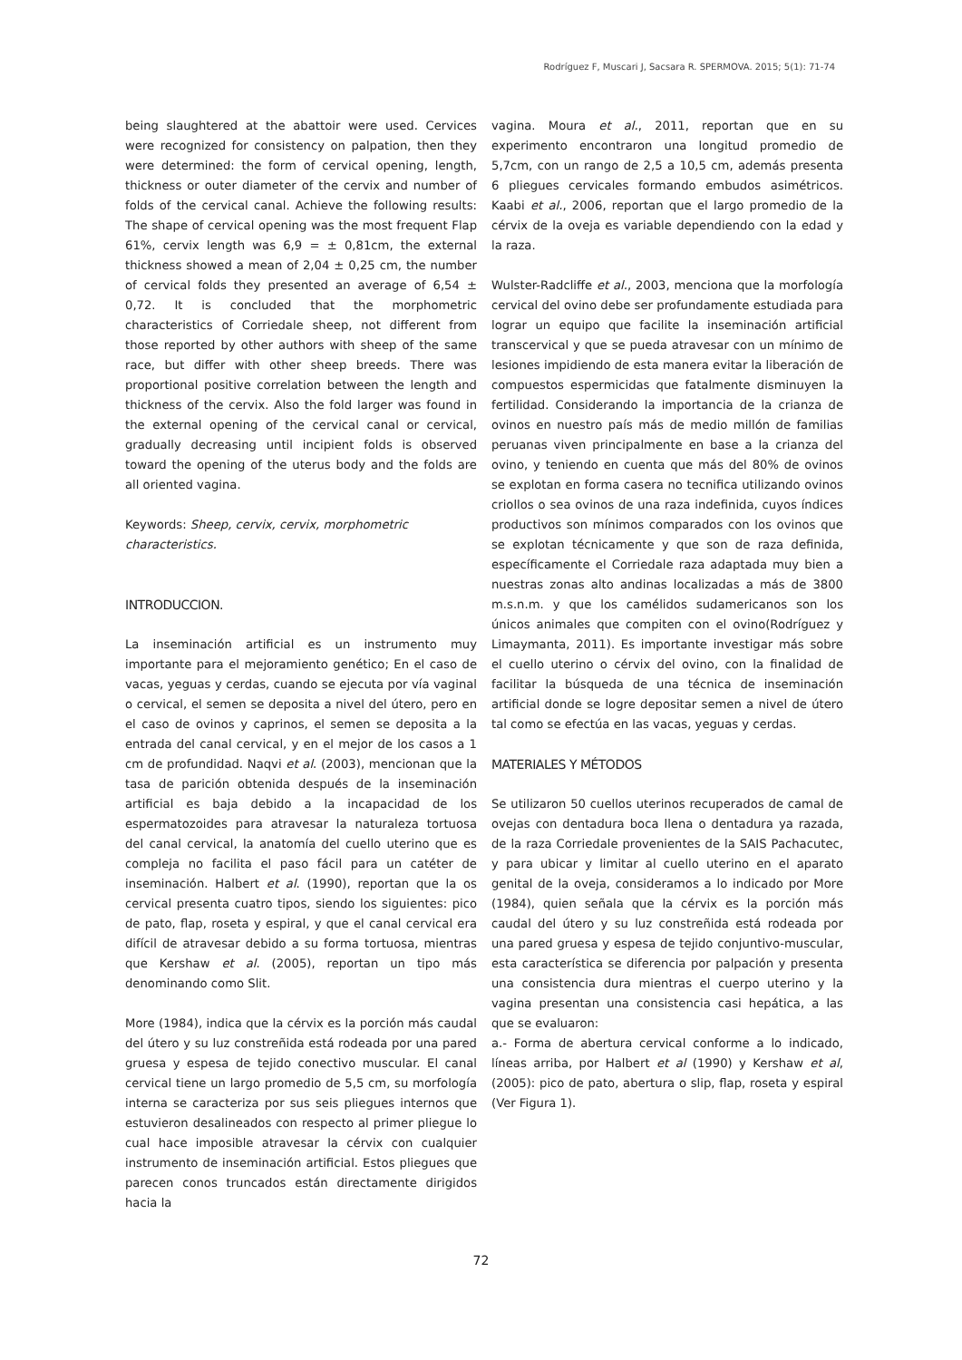Rodríguez F, Muscari J, Sacsara R. SPERMOVA. 2015; 5(1): 71-74
being slaughtered at the abattoir were used. Cervices were recognized for consistency on palpation, then they were determined: the form of cervical opening, length, thickness or outer diameter of the cervix and number of folds of the cervical canal. Achieve the following results: The shape of cervical opening was the most frequent Flap 61%, cervix length was 6,9 = ± 0,81cm, the external thickness showed a mean of 2,04 ± 0,25 cm, the number of cervical folds they presented an average of 6,54 ± 0,72. It is concluded that the morphometric characteristics of Corriedale sheep, not different from those reported by other authors with sheep of the same race, but differ with other sheep breeds. There was proportional positive correlation between the length and thickness of the cervix. Also the fold larger was found in the external opening of the cervical canal or cervical, gradually decreasing until incipient folds is observed toward the opening of the uterus body and the folds are all oriented vagina.
Keywords: Sheep, cervix, cervix, morphometric characteristics.
INTRODUCCION.
La inseminación artificial es un instrumento muy importante para el mejoramiento genético; En el caso de vacas, yeguas y cerdas, cuando se ejecuta por vía vaginal o cervical, el semen se deposita a nivel del útero, pero en el caso de ovinos y caprinos, el semen se deposita a la entrada del canal cervical, y en el mejor de los casos a 1 cm de profundidad. Naqvi et al. (2003), mencionan que la tasa de parición obtenida después de la inseminación artificial es baja debido a la incapacidad de los espermatozoides para atravesar la naturaleza tortuosa del canal cervical, la anatomía del cuello uterino que es compleja no facilita el paso fácil para un catéter de inseminación. Halbert et al. (1990), reportan que la os cervical presenta cuatro tipos, siendo los siguientes: pico de pato, flap, roseta y espiral, y que el canal cervical era difícil de atravesar debido a su forma tortuosa, mientras que Kershaw et al. (2005), reportan un tipo más denominando como Slit.
More (1984), indica que la cérvix es la porción más caudal del útero y su luz constreñida está rodeada por una pared gruesa y espesa de tejido conectivo muscular. El canal cervical tiene un largo promedio de 5,5 cm, su morfología interna se caracteriza por sus seis pliegues internos que estuvieron desalineados con respecto al primer pliegue lo cual hace imposible atravesar la cérvix con cualquier instrumento de inseminación artificial. Estos pliegues que parecen conos truncados están directamente dirigidos hacia la
vagina. Moura et al., 2011, reportan que en su experimento encontraron una longitud promedio de 5,7cm, con un rango de 2,5 a 10,5 cm, además presenta 6 pliegues cervicales formando embudos asimétricos. Kaabi et al., 2006, reportan que el largo promedio de la cérvix de la oveja es variable dependiendo con la edad y la raza.
Wulster-Radcliffe et al., 2003, menciona que la morfología cervical del ovino debe ser profundamente estudiada para lograr un equipo que facilite la inseminación artificial transcervical y que se pueda atravesar con un mínimo de lesiones impidiendo de esta manera evitar la liberación de compuestos espermicidas que fatalmente disminuyen la fertilidad. Considerando la importancia de la crianza de ovinos en nuestro país más de medio millón de familias peruanas viven principalmente en base a la crianza del ovino, y teniendo en cuenta que más del 80% de ovinos se explotan en forma casera no tecnifica utilizando ovinos criollos o sea ovinos de una raza indefinida, cuyos índices productivos son mínimos comparados con los ovinos que se explotan técnicamente y que son de raza definida, específicamente el Corriedale raza adaptada muy bien a nuestras zonas alto andinas localizadas a más de 3800 m.s.n.m. y que los camélidos sudamericanos son los únicos animales que compiten con el ovino(Rodríguez y Limaymanta, 2011). Es importante investigar más sobre el cuello uterino o cérvix del ovino, con la finalidad de facilitar la búsqueda de una técnica de inseminación artificial donde se logre depositar semen a nivel de útero tal como se efectúa en las vacas, yeguas y cerdas.
MATERIALES Y MÉTODOS
Se utilizaron 50 cuellos uterinos recuperados de camal de ovejas con dentadura boca llena o dentadura ya razada, de la raza Corriedale provenientes de la SAIS Pachacutec, y para ubicar y limitar al cuello uterino en el aparato genital de la oveja, consideramos a lo indicado por More (1984), quien señala que la cérvix es la porción más caudal del útero y su luz constreñida está rodeada por una pared gruesa y espesa de tejido conjuntivo-muscular, esta característica se diferencia por palpación y presenta una consistencia dura mientras el cuerpo uterino y la vagina presentan una consistencia casi hepática, a las que se evaluaron:
a.- Forma de abertura cervical conforme a lo indicado, líneas arriba, por Halbert et al (1990) y Kershaw et al, (2005): pico de pato, abertura o slip, flap, roseta y espiral (Ver Figura 1).
72